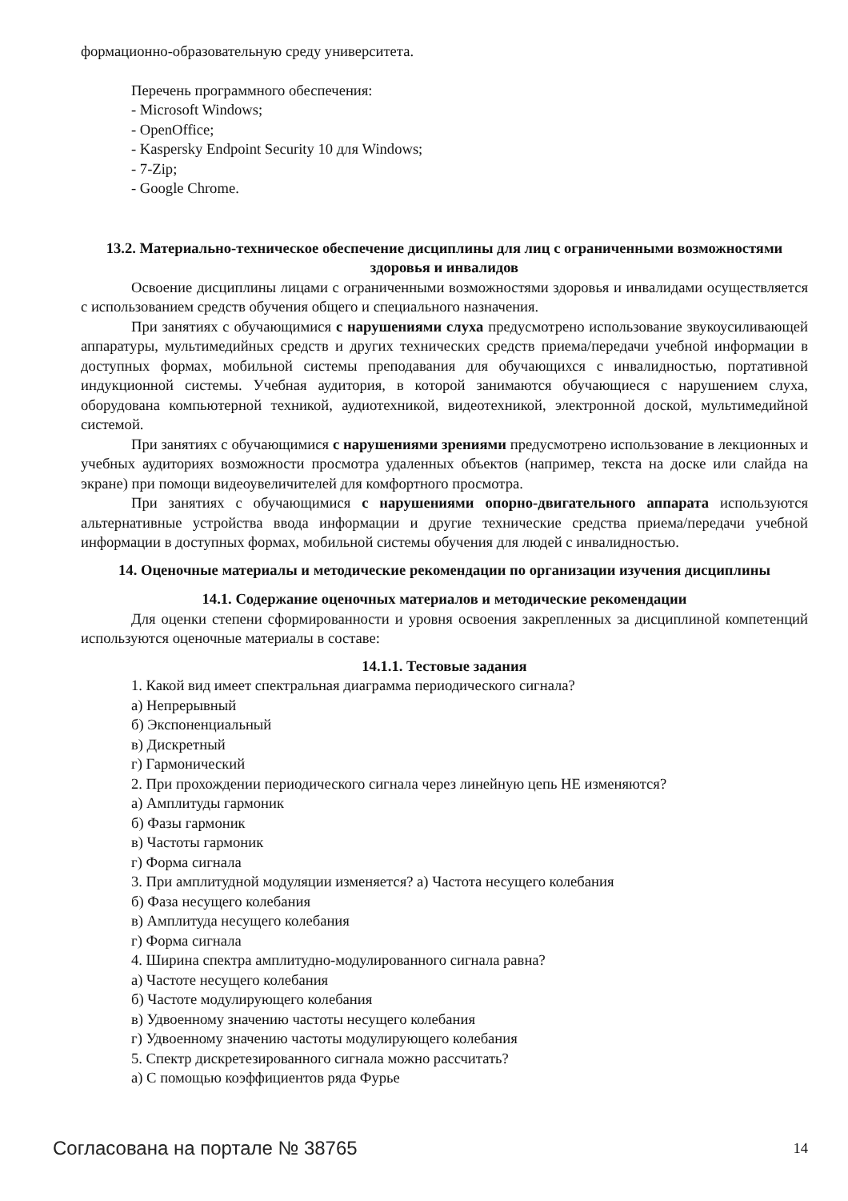формационно-образовательную среду университета.
Перечень программного обеспечения:
- Microsoft Windows;
- OpenOffice;
- Kaspersky Endpoint Security 10 для Windows;
- 7-Zip;
- Google Chrome.
13.2. Материально-техническое обеспечение дисциплины для лиц с ограниченными возможностями здоровья и инвалидов
Освоение дисциплины лицами с ограниченными возможностями здоровья и инвалидами осуществляется с использованием средств обучения общего и специального назначения.
При занятиях с обучающимися с нарушениями слуха предусмотрено использование звукоусиливающей аппаратуры, мультимедийных средств и других технических средств приема/передачи учебной информации в доступных формах, мобильной системы преподавания для обучающихся с инвалидностью, портативной индукционной системы. Учебная аудитория, в которой занимаются обучающиеся с нарушением слуха, оборудована компьютерной техникой, аудиотехникой, видеотехникой, электронной доской, мультимедийной системой.
При занятиях с обучающимися с нарушениями зрениями предусмотрено использование в лекционных и учебных аудиториях возможности просмотра удаленных объектов (например, текста на доске или слайда на экране) при помощи видеоувеличителей для комфортного просмотра.
При занятиях с обучающимися с нарушениями опорно-двигательного аппарата используются альтернативные устройства ввода информации и другие технические средства приема/передачи учебной информации в доступных формах, мобильной системы обучения для людей с инвалидностью.
14. Оценочные материалы и методические рекомендации по организации изучения дисциплины
14.1. Содержание оценочных материалов и методические рекомендации
Для оценки степени сформированности и уровня освоения закрепленных за дисциплиной компетенций используются оценочные материалы в составе:
14.1.1. Тестовые задания
1. Какой вид имеет спектральная диаграмма периодического сигнала?
а) Непрерывный
б) Экспоненциальный
в) Дискретный
г) Гармонический
2. При прохождении периодического сигнала через линейную цепь НЕ изменяются?
а) Амплитуды гармоник
б) Фазы гармоник
в) Частоты гармоник
г) Форма сигнала
3. При амплитудной модуляции изменяется? а) Частота несущего колебания
б) Фаза несущего колебания
в) Амплитуда несущего колебания
г) Форма сигнала
4. Ширина спектра амплитудно-модулированного сигнала равна?
а) Частоте несущего колебания
б) Частоте модулирующего колебания
в) Удвоенному значению частоты несущего колебания
г) Удвоенному значению частоты модулирующего колебания
5. Спектр дискретезированного сигнала можно рассчитать?
а) С помощью коэффициентов ряда Фурье
Согласована на портале № 38765 14